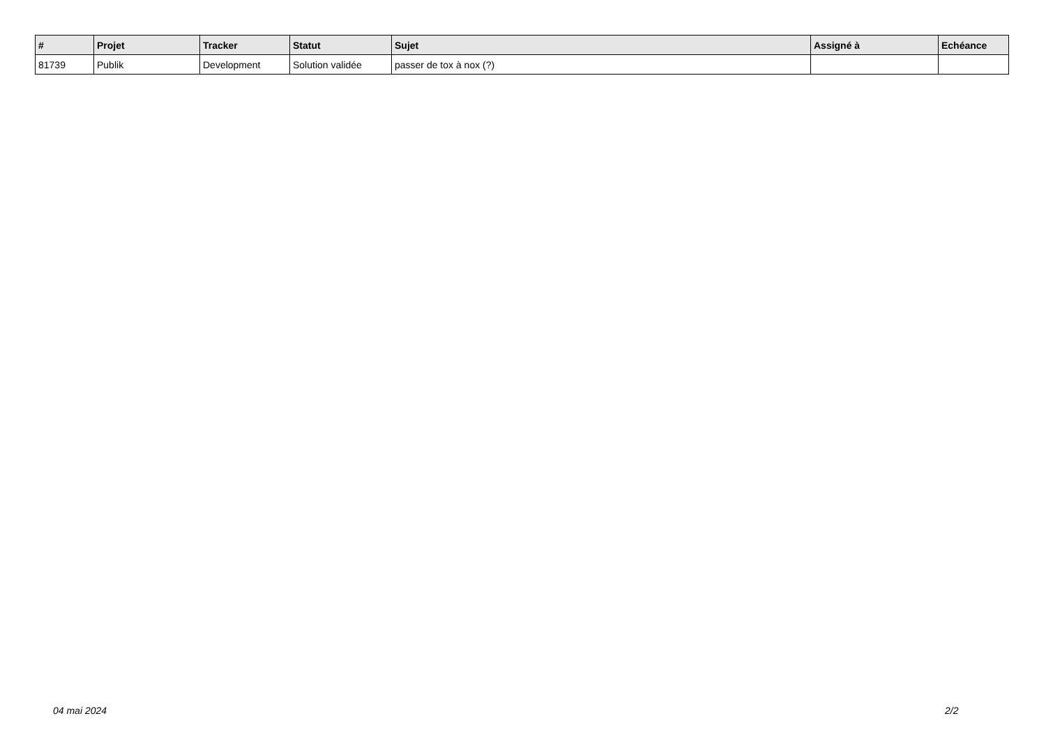| # | Projet | Tracker | Statut | Sujet | Assigné à | Echéance |
| --- | --- | --- | --- | --- | --- | --- |
| 81739 | Publik | Development | Solution validée | passer de tox à nox (?) | | |
04 mai 2024 2/2